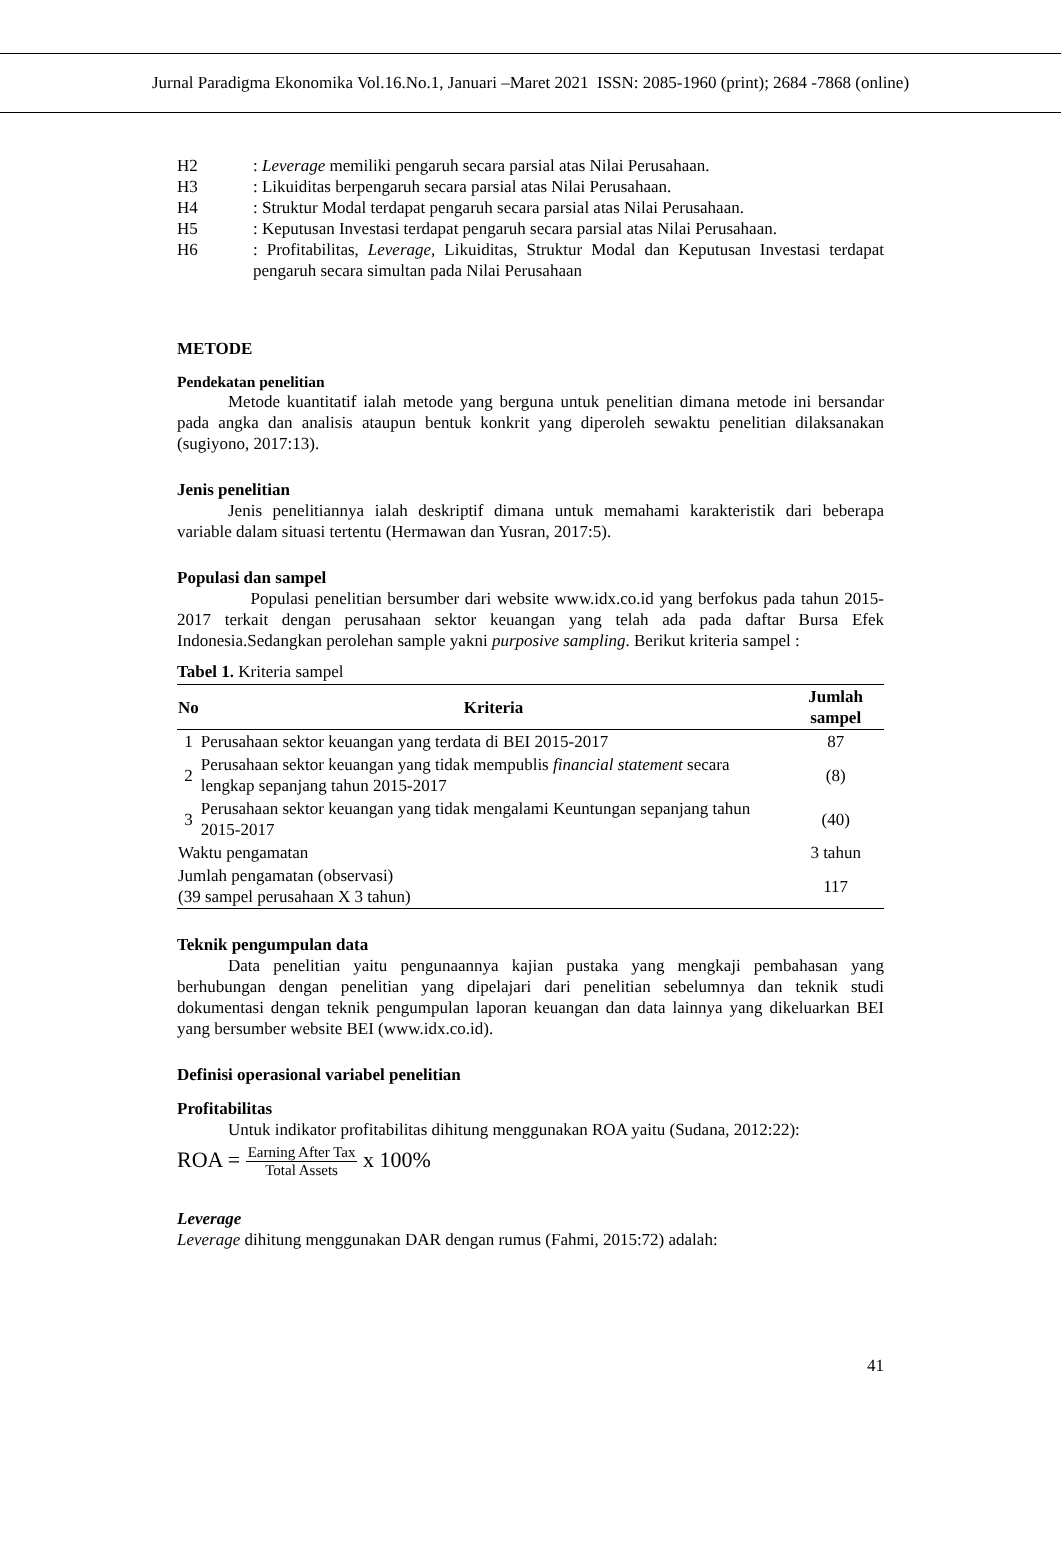Jurnal Paradigma Ekonomika Vol.16.No.1, Januari –Maret 2021 ISSN: 2085-1960 (print); 2684 -7868 (online)
H2: Leverage memiliki pengaruh secara parsial atas Nilai Perusahaan.
H3: Likuiditas berpengaruh secara parsial atas Nilai Perusahaan.
H4: Struktur Modal terdapat pengaruh secara parsial atas Nilai Perusahaan.
H5: Keputusan Investasi terdapat pengaruh secara parsial atas Nilai Perusahaan.
H6: Profitabilitas, Leverage, Likuiditas, Struktur Modal dan Keputusan Investasi terdapat pengaruh secara simultan pada Nilai Perusahaan
METODE
Pendekatan penelitian
Metode kuantitatif ialah metode yang berguna untuk penelitian dimana metode ini bersandar pada angka dan analisis ataupun bentuk konkrit yang diperoleh sewaktu penelitian dilaksanakan (sugiyono, 2017:13).
Jenis penelitian
Jenis penelitiannya ialah deskriptif dimana untuk memahami karakteristik dari beberapa variable dalam situasi tertentu (Hermawan dan Yusran, 2017:5).
Populasi dan sampel
Populasi penelitian bersumber dari website www.idx.co.id yang berfokus pada tahun 2015-2017 terkait dengan perusahaan sektor keuangan yang telah ada pada daftar Bursa Efek Indonesia.Sedangkan perolehan sample yakni purposive sampling. Berikut kriteria sampel :
Tabel 1. Kriteria sampel
| No | Kriteria | Jumlah sampel |
| --- | --- | --- |
| 1 | Perusahaan sektor keuangan yang terdata di BEI 2015-2017 | 87 |
| 2 | Perusahaan sektor keuangan yang tidak mempublis financial statement secara lengkap sepanjang tahun 2015-2017 | (8) |
| 3 | Perusahaan sektor keuangan yang tidak mengalami Keuntungan sepanjang tahun 2015-2017 | (40) |
| Waktu pengamatan | | 3 tahun |
| Jumlah pengamatan (observasi) (39 sampel perusahaan X 3 tahun) | | 117 |
Teknik pengumpulan data
Data penelitian yaitu pengunaannya kajian pustaka yang mengkaji pembahasan yang berhubungan dengan penelitian yang dipelajari dari penelitian sebelumnya dan teknik studi dokumentasi dengan teknik pengumpulan laporan keuangan dan data lainnya yang dikeluarkan BEI yang bersumber website BEI (www.idx.co.id).
Definisi operasional variabel penelitian
Profitabilitas
Untuk indikator profitabilitas dihitung menggunakan ROA yaitu (Sudana, 2012:22):
ROA = Earning After Tax Total Assets x 100%
Leverage
Leverage dihitung menggunakan DAR dengan rumus (Fahmi, 2015:72) adalah:
41